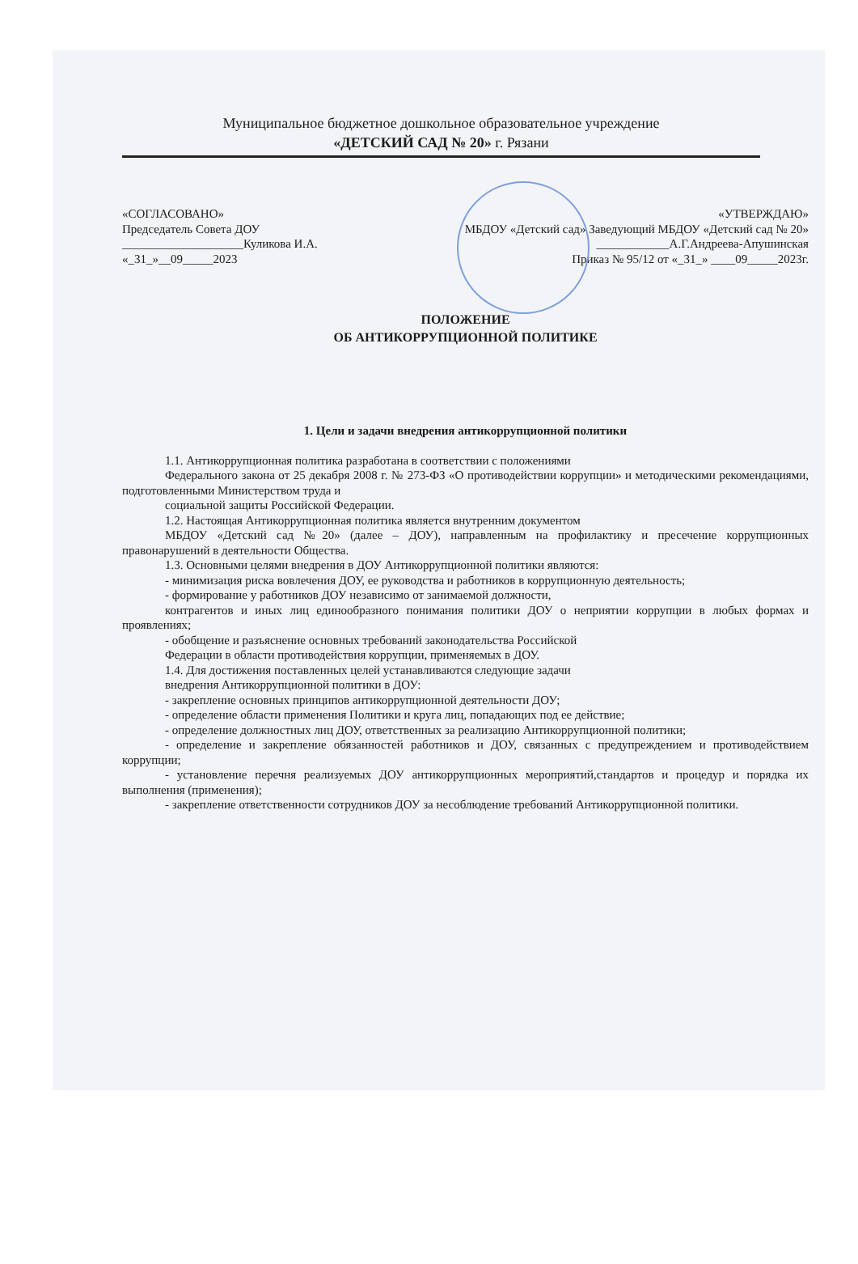Муниципальное бюджетное дошкольное образовательное учреждение
«ДЕТСКИЙ САД № 20» г. Рязани
«СОГЛАСОВАНО»
Председатель Совета ДОУ
____________________Куликова И.А.
«_31_»__09_____2023
«УТВЕРЖДАЮ»
МБДОУ «Детский сад» Заведующий МБДОУ «Детский сад № 20»
____________А.Г.Андреева-Апушинская
Приказ № 95/12 от «_31_» ____09_____2023г.
ПОЛОЖЕНИЕ
ОБ АНТИКОРРУПЦИОННОЙ ПОЛИТИКЕ
1. Цели и задачи внедрения антикоррупционной политики
1.1. Антикоррупционная политика разработана в соответствии с положениями
Федерального закона от 25 декабря 2008 г. № 273-ФЗ «О противодействии коррупции» и методическими рекомендациями, подготовленными Министерством труда и
социальной защиты Российской Федерации.
1.2. Настоящая Антикоррупционная политика является внутренним документом
МБДОУ «Детский сад №20» (далее – ДОУ), направленным на профилактику и пресечение коррупционных правонарушений в деятельности Общества.
1.3. Основными целями внедрения в ДОУ Антикоррупционной политики являются:
- минимизация риска вовлечения ДОУ, ее руководства и работников в коррупционную деятельность;
- формирование у работников ДОУ независимо от занимаемой должности,
контрагентов и иных лиц единообразного понимания политики ДОУ о неприятии коррупции в любых формах и проявлениях;
- обобщение и разъяснение основных требований законодательства Российской
Федерации в области противодействия коррупции, применяемых в ДОУ.
1.4. Для достижения поставленных целей устанавливаются следующие задачи
внедрения Антикоррупционной политики в ДОУ:
- закрепление основных принципов антикоррупционной деятельности ДОУ;
- определение области применения Политики и круга лиц, попадающих под ее действие;
- определение должностных лиц ДОУ, ответственных за реализацию Антикоррупционной политики;
- определение и закрепление обязанностей работников и ДОУ, связанных с предупреждением и противодействием коррупции;
- установление перечня реализуемых ДОУ антикоррупционных мероприятий,стандартов и процедур и порядка их выполнения (применения);
- закрепление ответственности сотрудников ДОУ за несоблюдение требований Антикоррупционной политики.